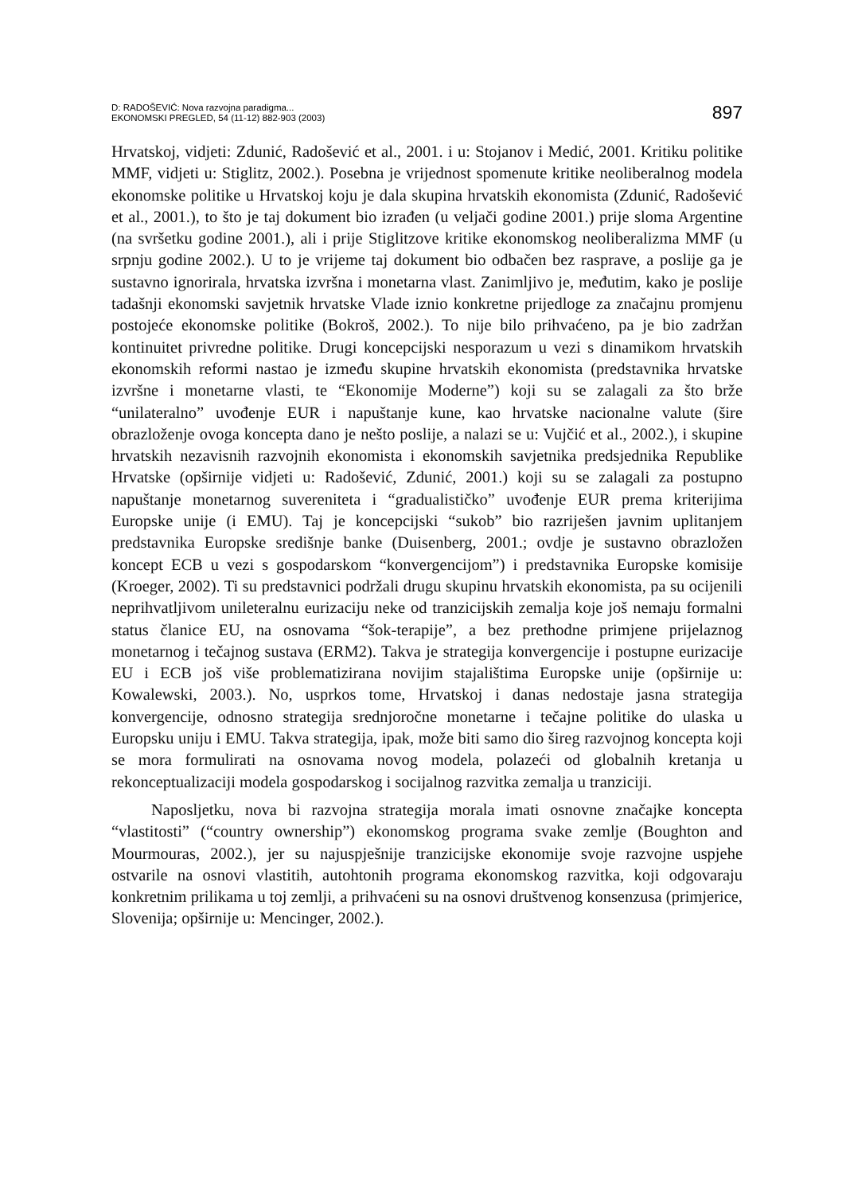D: RADOŠEVIĆ: Nova razvojna paradigma...
EKONOMSKI PREGLED, 54 (11-12) 882-903 (2003)
897
Hrvatskoj, vidjeti: Zdunić, Radošević et al., 2001. i u: Stojanov i Medić, 2001. Kritiku politike MMF, vidjeti u: Stiglitz, 2002.). Posebna je vrijednost spomenute kritike neoliberalnog modela ekonomske politike u Hrvatskoj koju je dala skupina hrvatskih ekonomista (Zdunić, Radošević et al., 2001.), to što je taj dokument bio izrađen (u veljači godine 2001.) prije sloma Argentine (na svršetku godine 2001.), ali i prije Stiglitzove kritike ekonomskog neoliberalizma MMF (u srpnju godine 2002.). U to je vrijeme taj dokument bio odbačen bez rasprave, a poslije ga je sustavno ignorirala, hrvatska izvršna i monetarna vlast. Zanimljivo je, međutim, kako je poslije tadašnji ekonomski savjetnik hrvatske Vlade iznio konkretne prijedloge za značajnu promjenu postojeće ekonomske politike (Bokroš, 2002.). To nije bilo prihvaćeno, pa je bio zadržan kontinuitet privredne politike. Drugi koncepcijski nesporazum u vezi s dinamikom hrvatskih ekonomskih reformi nastao je između skupine hrvatskih ekonomista (predstavnika hrvatske izvršne i monetarne vlasti, te “Ekonomije Moderne”) koji su se zalagali za što brže “unilateralno” uvođenje EUR i napuštanje kune, kao hrvatske nacionalne valute (šire obrazloženje ovoga koncepta dano je nešto poslije, a nalazi se u: Vujčić et al., 2002.), i skupine hrvatskih nezavisnih razvojnih ekonomista i ekonomskih savjetnika predsjednika Republike Hrvatske (opširnije vidjeti u: Radošević, Zdunić, 2001.) koji su se zalagali za postupno napuštanje monetarnog suvereniteta i “gradualističko” uvođenje EUR prema kriterijima Europske unije (i EMU). Taj je koncepcijski “sukob” bio razriješen javnim uplitanjem predstavnika Europske središnje banke (Duisenberg, 2001.; ovdje je sustavno obrazložen koncept ECB u vezi s gospodarskom “konvergencijom”) i predstavnika Europske komisije (Kroeger, 2002). Ti su predstavnici podržali drugu skupinu hrvatskih ekonomista, pa su ocijenili neprihvatljivom unileteralnu eurizaciju neke od tranzicijskih zemalja koje još nemaju formalni status članice EU, na osnovama “šok-terapije”, a bez prethodne primjene prijelaznog monetarnog i tečajnog sustava (ERM2). Takva je strategija konvergencije i postupne eurizacije EU i ECB još više problematizirana novijim stajalištima Europske unije (opširnije u: Kowalewski, 2003.). No, usprkos tome, Hrvatskoj i danas nedostaje jasna strategija konvergencije, odnosno strategija srednjoročne monetarne i tečajne politike do ulaska u Europsku uniju i EMU. Takva strategija, ipak, može biti samo dio šireg razvojnog koncepta koji se mora formulirati na osnovama novog modela, polazeći od globalnih kretanja u rekonceptualizaciji modela gospodarskog i socijalnog razvitka zemalja u tranziciji.
Naposljetku, nova bi razvojna strategija morala imati osnovne značajke koncepta “vlastitosti” (“country ownership”) ekonomskog programa svake zemlje (Boughton and Mourmouras, 2002.), jer su najuspješnije tranzicijske ekonomije svoje razvojne uspjehe ostvarile na osnovi vlastitih, autohtonih programa ekonomskog razvitka, koji odgovaraju konkretnim prilikama u toj zemlji, a prihvaćeni su na osnovi društvenog konsenzusa (primjerice, Slovenija; opširnije u: Mencinger, 2002.).